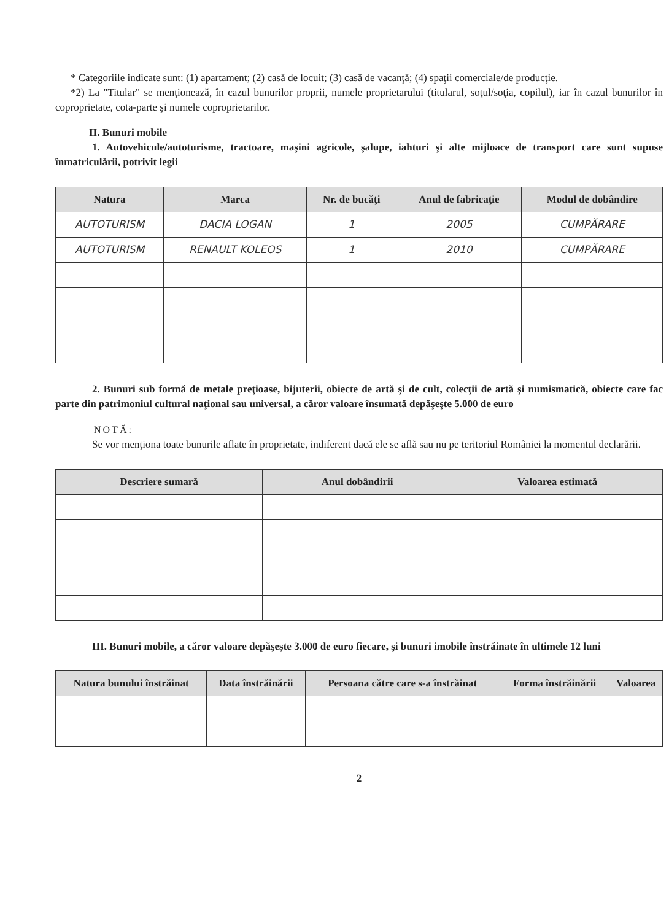* Categoriile indicate sunt: (1) apartament; (2) casă de locuit; (3) casă de vacanţă; (4) spaţii comerciale/de producţie.
*2) La "Titular" se menţionează, în cazul bunurilor proprii, numele proprietarului (titularul, soţul/soţia, copilul), iar în cazul bunurilor în coproprietate, cota-parte şi numele coproprietarilor.
II. Bunuri mobile
1. Autovehicule/autoturisme, tractoare, maşini agricole, şalupe, iahturi şi alte mijloace de transport care sunt supuse înmatriculării, potrivit legii
| Natura | Marca | Nr. de bucăţi | Anul de fabricaţie | Modul de dobândire |
| --- | --- | --- | --- | --- |
| AUTOTURISM | DACIA LOGAN | 1 | 2005 | CUMPĂRARE |
| AUTOTURISM | RENAULT KOLEOS | 1 | 2010 | CUMPĂRARE |
2. Bunuri sub formă de metale preţioase, bijuterii, obiecte de artă şi de cult, colecţii de artă şi numismatică, obiecte care fac parte din patrimoniul cultural naţional sau universal, a căror valoare însumată depăşeşte 5.000 de euro
NOTĂ:
Se vor menţiona toate bunurile aflate în proprietate, indiferent dacă ele se află sau nu pe teritoriul României la momentul declarării.
| Descriere sumară | Anul dobândirii | Valoarea estimată |
| --- | --- | --- |
III. Bunuri mobile, a căror valoare depăşeşte 3.000 de euro fiecare, şi bunuri imobile înstrăinate în ultimele 12 luni
| Natura bunului înstrăinat | Data înstrăinării | Persoana către care s-a înstrăinat | Forma înstrăinării | Valoarea |
| --- | --- | --- | --- | --- |
2